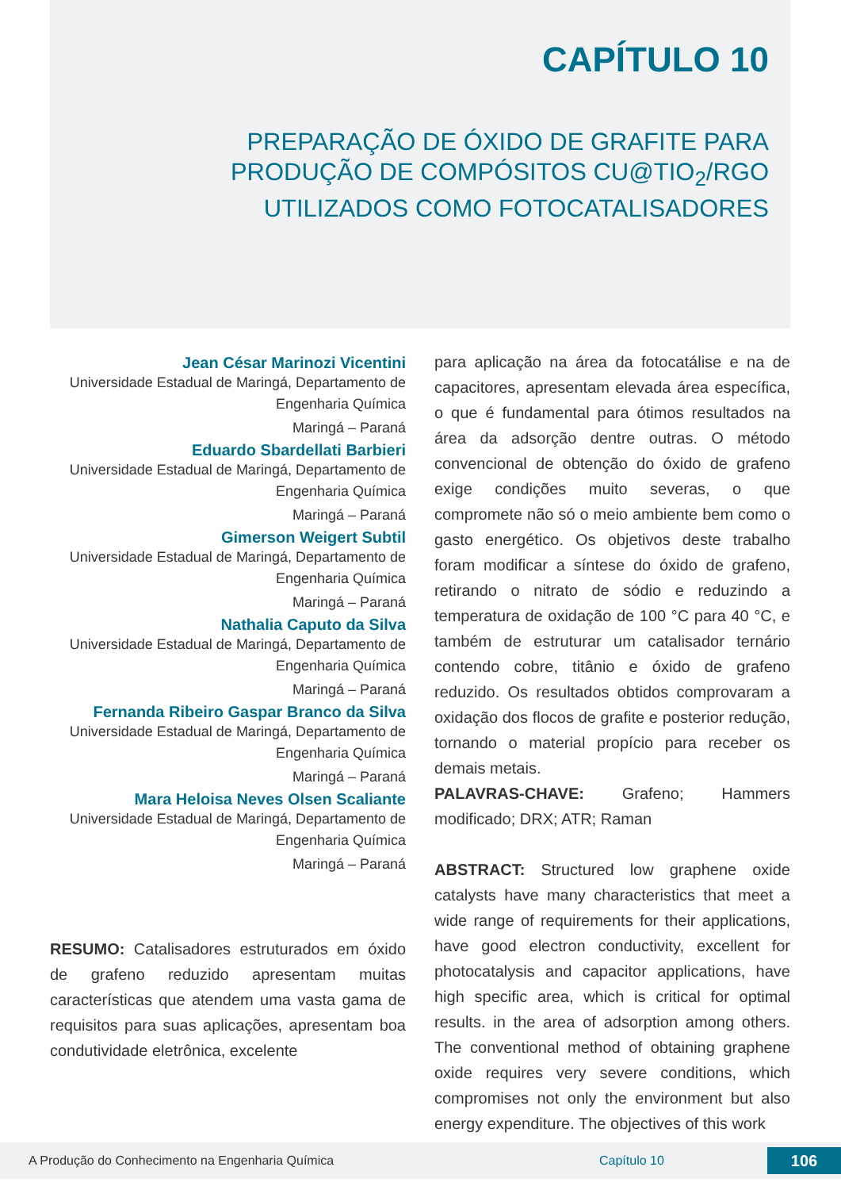CAPÍTULO 10
PREPARAÇÃO DE ÓXIDO DE GRAFITE PARA
PRODUÇÃO DE COMPÓSITOS CU@TIO<sub>2</sub>/RGO
UTILIZADOS COMO FOTOCATALISADORES
Jean César Marinozi Vicentini
Universidade Estadual de Maringá, Departamento de Engenharia Química
Maringá – Paraná
Eduardo Sbardellati Barbieri
Universidade Estadual de Maringá, Departamento de Engenharia Química
Maringá – Paraná
Gimerson Weigert Subtil
Universidade Estadual de Maringá, Departamento de Engenharia Química
Maringá – Paraná
Nathalia Caputo da Silva
Universidade Estadual de Maringá, Departamento de Engenharia Química
Maringá – Paraná
Fernanda Ribeiro Gaspar Branco da Silva
Universidade Estadual de Maringá, Departamento de Engenharia Química
Maringá – Paraná
Mara Heloisa Neves Olsen Scaliante
Universidade Estadual de Maringá, Departamento de Engenharia Química
Maringá – Paraná
RESUMO: Catalisadores estruturados em óxido de grafeno reduzido apresentam muitas características que atendem uma vasta gama de requisitos para suas aplicações, apresentam boa condutividade eletrônica, excelente
para aplicação na área da fotocatálise e na de capacitores, apresentam elevada área específica, o que é fundamental para ótimos resultados na área da adsorção dentre outras. O método convencional de obtenção do óxido de grafeno exige condições muito severas, o que compromete não só o meio ambiente bem como o gasto energético. Os objetivos deste trabalho foram modificar a síntese do óxido de grafeno, retirando o nitrato de sódio e reduzindo a temperatura de oxidação de 100 °C para 40 °C, e também de estruturar um catalisador ternário contendo cobre, titânio e óxido de grafeno reduzido. Os resultados obtidos comprovaram a oxidação dos flocos de grafite e posterior redução, tornando o material propício para receber os demais metais.
PALAVRAS-CHAVE: Grafeno; Hammers modificado; DRX; ATR; Raman
ABSTRACT: Structured low graphene oxide catalysts have many characteristics that meet a wide range of requirements for their applications, have good electron conductivity, excellent for photocatalysis and capacitor applications, have high specific area, which is critical for optimal results. in the area of adsorption among others. The conventional method of obtaining graphene oxide requires very severe conditions, which compromises not only the environment but also energy expenditure. The objectives of this work
A Produção do Conhecimento na Engenharia Química Capítulo 10 106